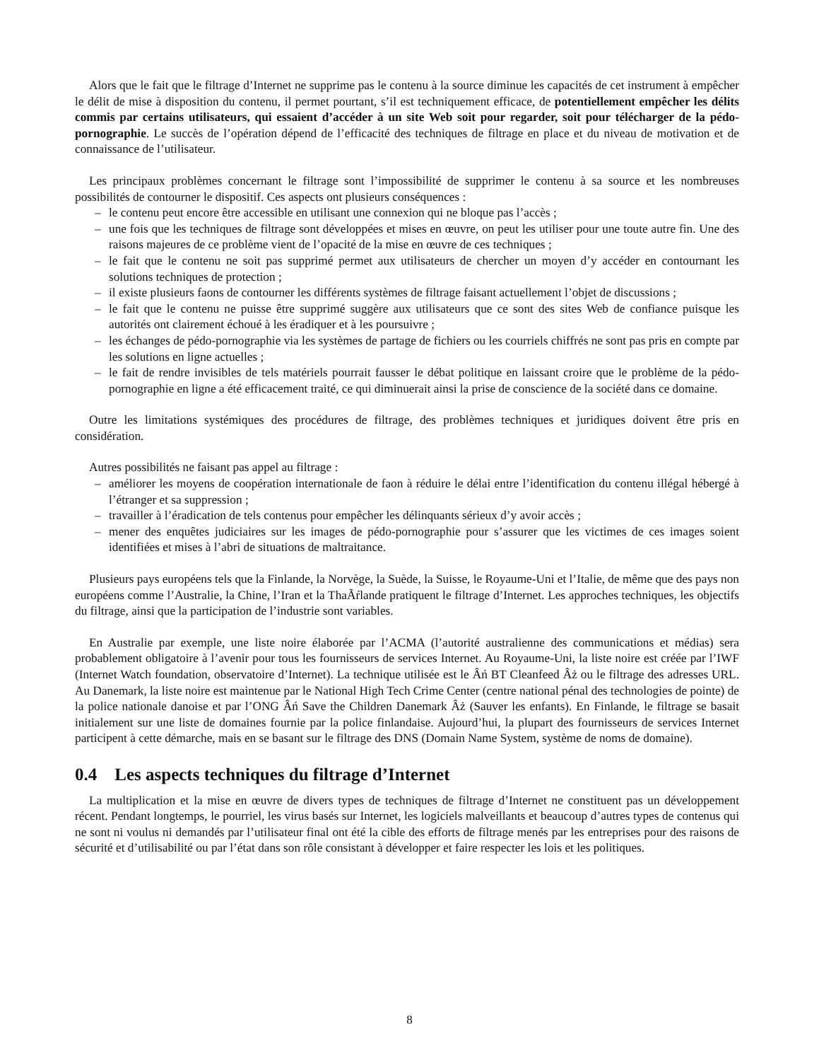Alors que le fait que le filtrage d’Internet ne supprime pas le contenu à la source diminue les capacités de cet instrument à empêcher le délit de mise à disposition du contenu, il permet pourtant, s’il est techniquement efficace, de potentiellement empêcher les délits commis par certains utilisateurs, qui essaient d’accéder à un site Web soit pour regarder, soit pour télécharger de la pédo-pornographie. Le succès de l’opération dépend de l’efficacité des techniques de filtrage en place et du niveau de motivation et de connaissance de l’utilisateur.
Les principaux problèmes concernant le filtrage sont l’impossibilité de supprimer le contenu à sa source et les nombreuses possibilités de contourner le dispositif. Ces aspects ont plusieurs conséquences :
– le contenu peut encore être accessible en utilisant une connexion qui ne bloque pas l’accès ;
– une fois que les techniques de filtrage sont développées et mises en œuvre, on peut les utiliser pour une toute autre fin. Une des raisons majeures de ce problème vient de l’opacité de la mise en œuvre de ces techniques ;
– le fait que le contenu ne soit pas supprimé permet aux utilisateurs de chercher un moyen d’y accéder en contournant les solutions techniques de protection ;
– il existe plusieurs faons de contourner les différents systèmes de filtrage faisant actuellement l’objet de discussions ;
– le fait que le contenu ne puisse être supprimé suggère aux utilisateurs que ce sont des sites Web de confiance puisque les autorités ont clairement échoué à les éradiquer et à les poursuivre ;
– les échanges de pédo-pornographie via les systèmes de partage de fichiers ou les courriels chiffrés ne sont pas pris en compte par les solutions en ligne actuelles ;
– le fait de rendre invisibles de tels matériels pourrait fausser le débat politique en laissant croire que le problème de la pédo-pornographie en ligne a été efficacement traité, ce qui diminuerait ainsi la prise de conscience de la société dans ce domaine.
Outre les limitations systémiques des procédures de filtrage, des problèmes techniques et juridiques doivent être pris en considération.
Autres possibilités ne faisant pas appel au filtrage :
– améliorer les moyens de coopération internationale de faon à réduire le délai entre l’identification du contenu illégal hébergé à l’étranger et sa suppression ;
– travailler à l’éradication de tels contenus pour empêcher les délinquants sérieux d’y avoir accès ;
– mener des enquêtes judiciaires sur les images de pédo-pornographie pour s’assurer que les victimes de ces images soient identifiées et mises à l’abri de situations de maltraitance.
Plusieurs pays européens tels que la Finlande, la Norvège, la Suède, la Suisse, le Royaume-Uni et l’Italie, de même que des pays non européens comme l’Australie, la Chine, l’Iran et la ThaÃŕlande pratiquent le filtrage d’Internet. Les approches techniques, les objectifs du filtrage, ainsi que la participation de l’industrie sont variables.
En Australie par exemple, une liste noire élaborée par l’ACMA (l’autorité australienne des communications et médias) sera probablement obligatoire à l’avenir pour tous les fournisseurs de services Internet. Au Royaume-Uni, la liste noire est créée par l’IWF (Internet Watch foundation, observatoire d’Internet). La technique utilisée est le Âń BT Cleanfeed Âż ou le filtrage des adresses URL. Au Danemark, la liste noire est maintenue par le National High Tech Crime Center (centre national pénal des technologies de pointe) de la police nationale danoise et par l’ONG Âń Save the Children Danemark Âż (Sauver les enfants). En Finlande, le filtrage se basait initialement sur une liste de domaines fournie par la police finlandaise. Aujourd’hui, la plupart des fournisseurs de services Internet participent à cette démarche, mais en se basant sur le filtrage des DNS (Domain Name System, système de noms de domaine).
0.4 Les aspects techniques du filtrage d’Internet
La multiplication et la mise en œuvre de divers types de techniques de filtrage d’Internet ne constituent pas un développement récent. Pendant longtemps, le pourriel, les virus basés sur Internet, les logiciels malveillants et beaucoup d’autres types de contenus qui ne sont ni voulus ni demandés par l’utilisateur final ont été la cible des efforts de filtrage menés par les entreprises pour des raisons de sécurité et d’utilisabilité ou par l’état dans son rôle consistant à développer et faire respecter les lois et les politiques.
8